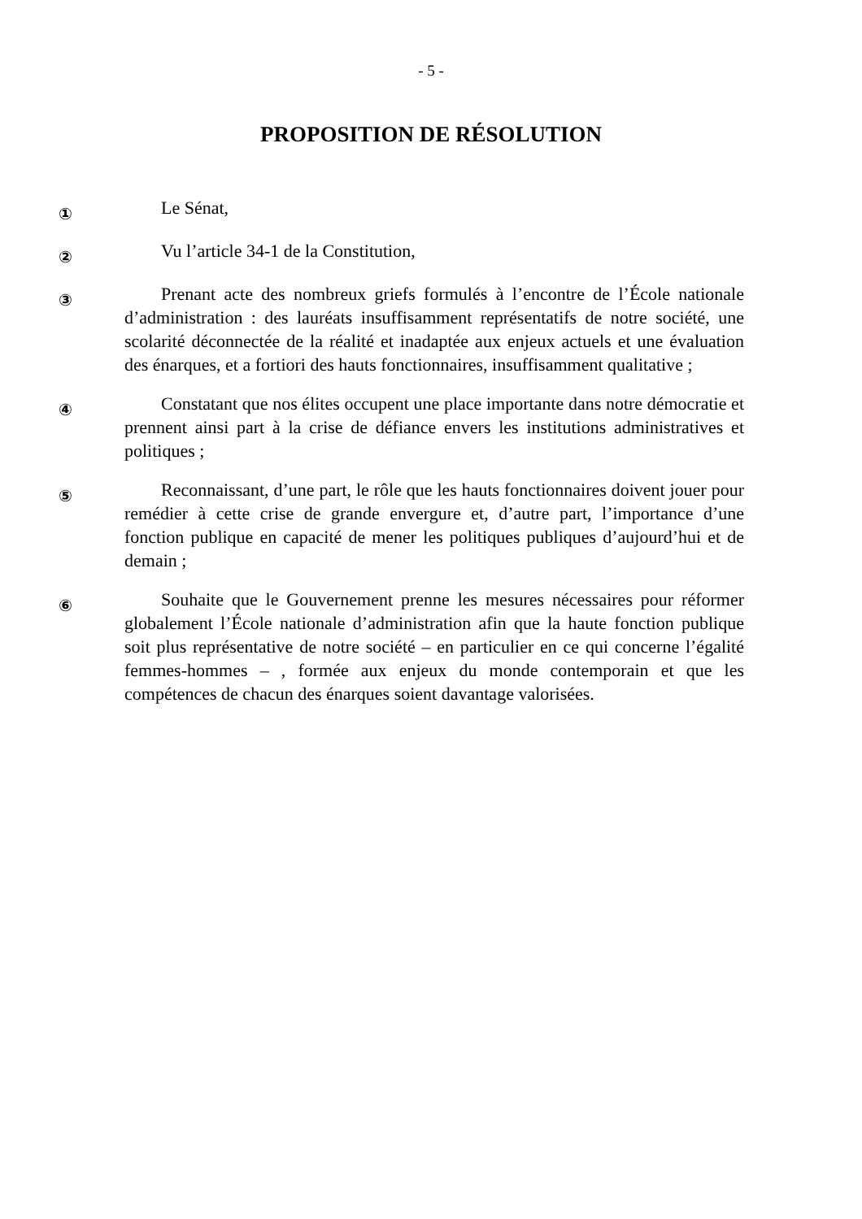- 5 -
PROPOSITION DE RÉSOLUTION
①
Le Sénat,
②
Vu l’article 34-1 de la Constitution,
③
Prenant acte des nombreux griefs formulés à l’encontre de l’École nationale d’administration : des lauréats insuffisamment représentatifs de notre société, une scolarité déconnectée de la réalité et inadaptée aux enjeux actuels et une évaluation des énarques, et a fortiori des hauts fonctionnaires, insuffisamment qualitative ;
④
Constatant que nos élites occupent une place importante dans notre démocratie et prennent ainsi part à la crise de défiance envers les institutions administratives et politiques ;
⑤
Reconnaissant, d’une part, le rôle que les hauts fonctionnaires doivent jouer pour remédier à cette crise de grande envergure et, d’autre part, l’importance d’une fonction publique en capacité de mener les politiques publiques d’aujourd’hui et de demain ;
⑥
Souhaite que le Gouvernement prenne les mesures nécessaires pour réformer globalement l’École nationale d’administration afin que la haute fonction publique soit plus représentative de notre société – en particulier en ce qui concerne l’égalité femmes-hommes – , formée aux enjeux du monde contemporain et que les compétences de chacun des énarques soient davantage valorisées.